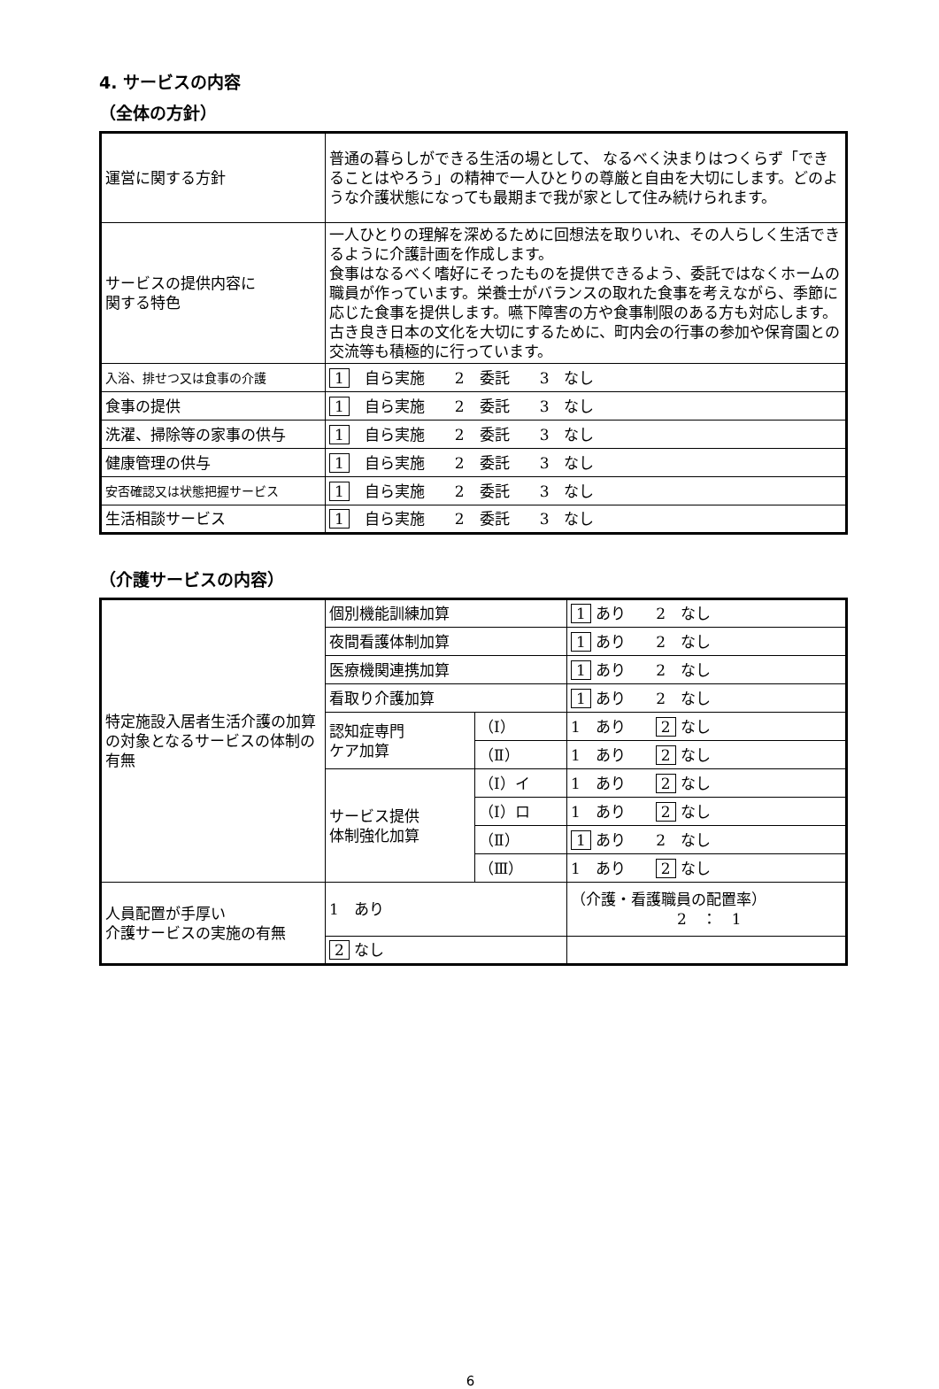4. サービスの内容
（全体の方針）
| 運営に関する方針 | 普通の暮らしができる生活の場として、 なるべく決まりはつくらず「できることはやろう」の精神で一人ひとりの尊厳と自由を大切にします。どのような介護状態になっても最期まで我が家として住み続けられます。 |
| サービスの提供内容に 関する特色 | 一人ひとりの理解を深めるために回想法を取りいれ、その人らしく生活できるように介護計画を作成します。 食事はなるべく嗜好にそったものを提供できるよう、委託ではなくホームの職員が作っています。栄養士がバランスの取れた食事を考えながら、季節に応じた食事を提供します。嚥下障害の方や食事制限のある方も対応します。 古き良き日本の文化を大切にするために、町内会の行事の参加や保育園との交流等も積極的に行っています。 |
| 入浴、排せつ又は食事の介護 | 1 自ら実施 2 委託 3 なし |
| 食事の提供 | 1 自ら実施 2 委託 3 なし |
| 洗濯、掃除等の家事の供与 | 1 自ら実施 2 委託 3 なし |
| 健康管理の供与 | 1 自ら実施 2 委託 3 なし |
| 安否確認又は状態把握サービス | 1 自ら実施 2 委託 3 なし |
| 生活相談サービス | 1 自ら実施 2 委託 3 なし |
（介護サービスの内容）
| 特定施設入居者生活介護の加算の対象となるサービスの体制の有無 | 個別機能訓練加算 | | 1 あり 2 なし |
| | 夜間看護体制加算 | | 1 あり 2 なし |
| | 医療機関連携加算 | | 1 あり 2 なし |
| | 看取り介護加算 | | 1 あり 2 なし |
| | 認知症専門 ケア加算 | （Ⅰ） | 1 あり 2 なし |
| | | （Ⅱ） | 1 あり 2 なし |
| | サービス提供 体制強化加算 | （Ⅰ）イ | 1 あり 2 なし |
| | | （Ⅰ）ロ | 1 あり 2 なし |
| | | （Ⅱ） | 1 あり 2 なし |
| | | （Ⅲ） | 1 あり 2 なし |
| 人員配置が手厚い 介護サービスの実施の有無 | 1 あり | | （介護・看護職員の配置率） 2 ： 1 |
| | 2 なし | | |
6